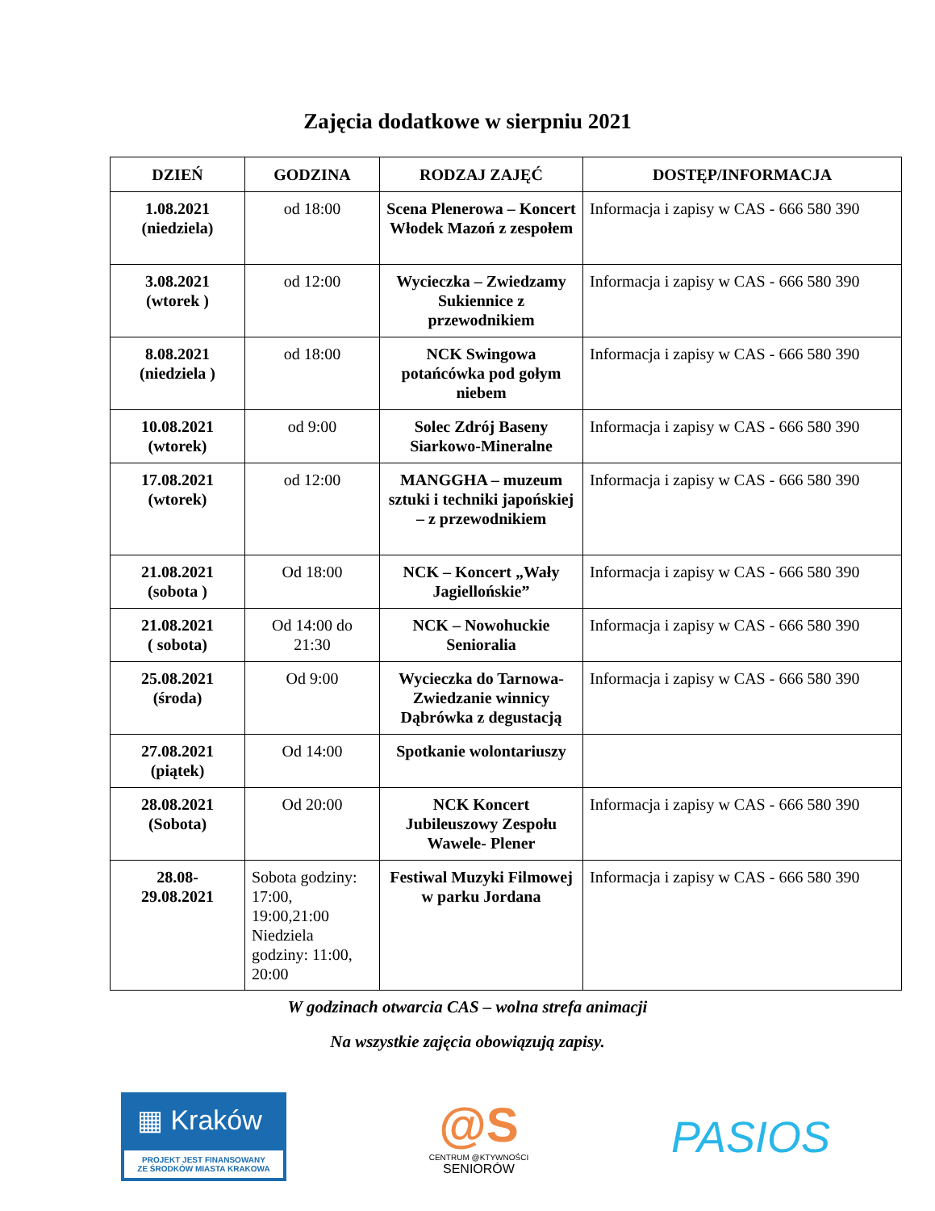Zajęcia dodatkowe w sierpniu 2021
| DZIEŃ | GODZINA | RODZAJ ZAJĘĆ | DOSTĘP/INFORMACJA |
| --- | --- | --- | --- |
| 1.08.2021 (niedziela) | od 18:00 | Scena Plenerowa – Koncert Włodek Mazoń z zespołem | Informacja i zapisy w CAS - 666 580 390 |
| 3.08.2021 (wtorek ) | od 12:00 | Wycieczka – Zwiedzamy Sukiennice z przewodnikiem | Informacja i zapisy w CAS - 666 580 390 |
| 8.08.2021 (niedziela ) | od 18:00 | NCK Swingowa potańcówka pod gołym niebem | Informacja i zapisy w CAS - 666 580 390 |
| 10.08.2021 (wtorek) | od 9:00 | Solec Zdrój Baseny Siarkowo-Mineralne | Informacja i zapisy w CAS - 666 580 390 |
| 17.08.2021 (wtorek) | od 12:00 | MANGGHA – muzeum sztuki i techniki japońskiej – z przewodnikiem | Informacja i zapisy w CAS - 666 580 390 |
| 21.08.2021 (sobota ) | Od 18:00 | NCK – Koncert „Wały Jagiellońskie” | Informacja i zapisy w CAS - 666 580 390 |
| 21.08.2021 ( sobota) | Od 14:00 do 21:30 | NCK – Nowohuckie Senioralia | Informacja i zapisy w CAS - 666 580 390 |
| 25.08.2021 (środa) | Od 9:00 | Wycieczka do Tarnowa- Zwiedzanie winnicy Dąbrówka z degustacją | Informacja i zapisy w CAS - 666 580 390 |
| 27.08.2021 (piątek) | Od 14:00 | Spotkanie wolontariuszy | |
| 28.08.2021 (Sobota) | Od 20:00 | NCK Koncert Jubileuszowy Zespołu Wawele- Plener | Informacja i zapisy w CAS - 666 580 390 |
| 28.08- 29.08.2021 | Sobota godziny: 17:00, 19:00,21:00 Niedziela godziny: 11:00, 20:00 | Festiwal Muzyki Filmowej w parku Jordana | Informacja i zapisy w CAS - 666 580 390 |
W godzinach otwarcia CAS – wolna strefa animacji
Na wszystkie zajęcia obowiązują zapisy.
▦ Kraków
PROJEKT JEST FINANSOWANY
ZE ŚRODKÓW MIASTA KRAKOWA
@S
CENTRUM @KTYWNOŚCI
SENIORÓW
PASIOS